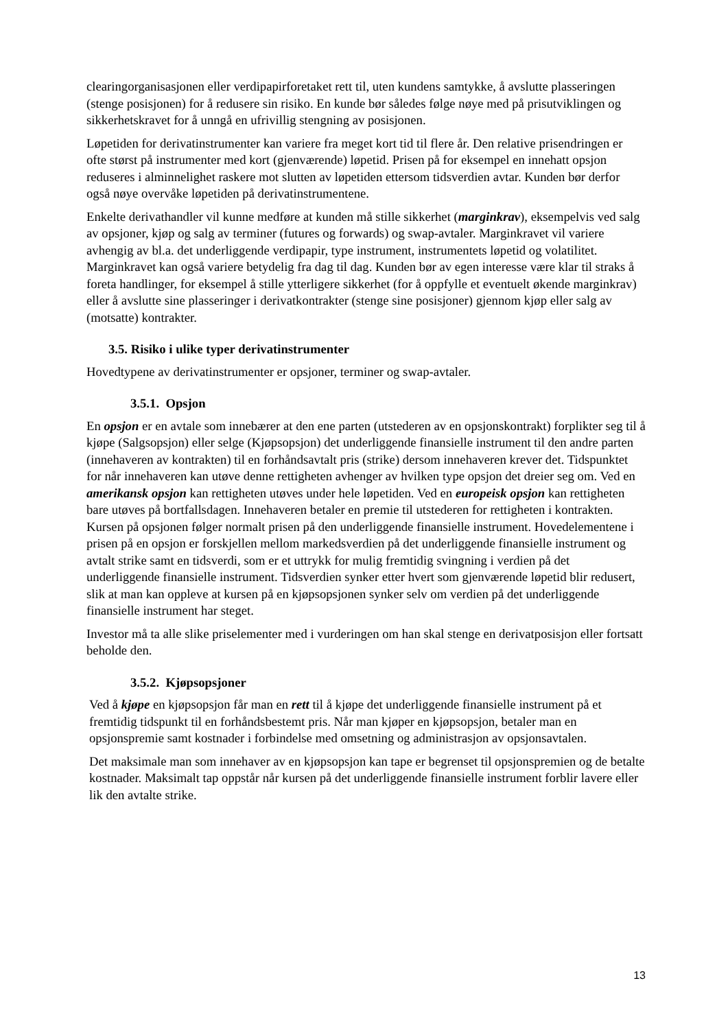clearingorganisasjonen eller verdipapirforetaket rett til, uten kundens samtykke, å avslutte plasseringen (stenge posisjonen) for å redusere sin risiko. En kunde bør således følge nøye med på prisutviklingen og sikkerhetskravet for å unngå en ufrivillig stengning av posisjonen.
Løpetiden for derivatinstrumenter kan variere fra meget kort tid til flere år. Den relative prisendringen er ofte størst på instrumenter med kort (gjenværende) løpetid. Prisen på for eksempel en innehatt opsjon reduseres i alminnelighet raskere mot slutten av løpetiden ettersom tidsverdien avtar. Kunden bør derfor også nøye overvåke løpetiden på derivatinstrumentene.
Enkelte derivathandler vil kunne medføre at kunden må stille sikkerhet (marginkrav), eksempelvis ved salg av opsjoner, kjøp og salg av terminer (futures og forwards) og swap-avtaler. Marginkravet vil variere avhengig av bl.a. det underliggende verdipapir, type instrument, instrumentets løpetid og volatilitet. Marginkravet kan også variere betydelig fra dag til dag. Kunden bør av egen interesse være klar til straks å foreta handlinger, for eksempel å stille ytterligere sikkerhet (for å oppfylle et eventuelt økende marginkrav) eller å avslutte sine plasseringer i derivatkontrakter (stenge sine posisjoner) gjennom kjøp eller salg av (motsatte) kontrakter.
3.5. Risiko i ulike typer derivatinstrumenter
Hovedtypene av derivatinstrumenter er opsjoner, terminer og swap-avtaler.
3.5.1. Opsjon
En opsjon er en avtale som innebærer at den ene parten (utstederen av en opsjonskontrakt) forplikter seg til å kjøpe (Salgsopsjon) eller selge (Kjøpsopsjon) det underliggende finansielle instrument til den andre parten (innehaveren av kontrakten) til en forhåndsavtalt pris (strike) dersom innehaveren krever det. Tidspunktet for når innehaveren kan utøve denne rettigheten avhenger av hvilken type opsjon det dreier seg om. Ved en amerikansk opsjon kan rettigheten utøves under hele løpetiden. Ved en europeisk opsjon kan rettigheten bare utøves på bortfallsdagen. Innehaveren betaler en premie til utstederen for rettigheten i kontrakten. Kursen på opsjonen følger normalt prisen på den underliggende finansielle instrument. Hovedelementene i prisen på en opsjon er forskjellen mellom markedsverdien på det underliggende finansielle instrument og avtalt strike samt en tidsverdi, som er et uttrykk for mulig fremtidig svingning i verdien på det underliggende finansielle instrument. Tidsverdien synker etter hvert som gjenværende løpetid blir redusert, slik at man kan oppleve at kursen på en kjøpsopsjonen synker selv om verdien på det underliggende finansielle instrument har steget.
Investor må ta alle slike priselementer med i vurderingen om han skal stenge en derivatposisjon eller fortsatt beholde den.
3.5.2. Kjøpsopsjoner
Ved å kjøpe en kjøpsopsjon får man en rett til å kjøpe det underliggende finansielle instrument på et fremtidig tidspunkt til en forhåndsbestemt pris. Når man kjøper en kjøpsopsjon, betaler man en opsjonspremie samt kostnader i forbindelse med omsetning og administrasjon av opsjonsavtalen.
Det maksimale man som innehaver av en kjøpsopsjon kan tape er begrenset til opsjonspremien og de betalte kostnader. Maksimalt tap oppstår når kursen på det underliggende finansielle instrument forblir lavere eller lik den avtalte strike.
13